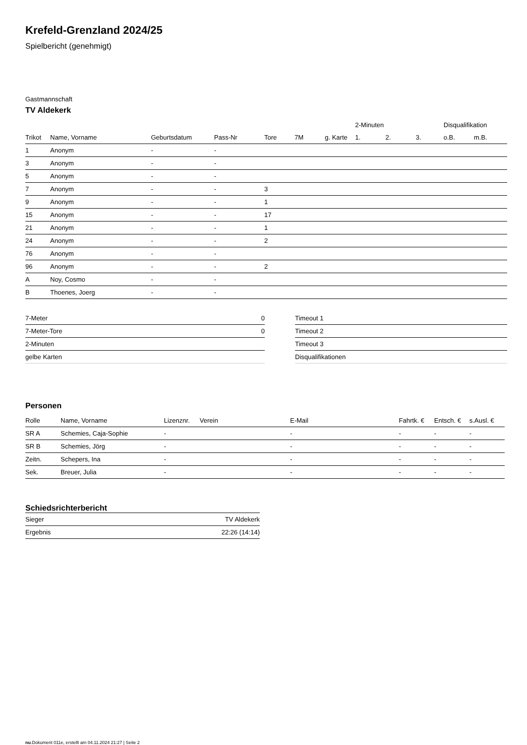Krefeld-Grenzland 2024/25
Spielbericht (genehmigt)
Gastmannschaft
TV Aldekerk
| | | | | | | | 2-Minuten | | | Disqualifikation | |
| --- | --- | --- | --- | --- | --- | --- | --- | --- | --- | --- | --- |
| Trikot | Name, Vorname | Geburtsdatum | Pass-Nr | Tore | 7M | g. Karte | 1. | 2. | 3. | o.B. | m.B. |
| 1 | Anonym | - | - | | | | | | | | |
| 3 | Anonym | - | - | | | | | | | | |
| 5 | Anonym | - | - | | | | | | | | |
| 7 | Anonym | - | - | 3 | | | | | | | |
| 9 | Anonym | - | - | 1 | | | | | | | |
| 15 | Anonym | - | - | 17 | | | | | | | |
| 21 | Anonym | - | - | 1 | | | | | | | |
| 24 | Anonym | - | - | 2 | | | | | | | |
| 76 | Anonym | - | - | | | | | | | | |
| 96 | Anonym | - | - | 2 | | | | | | | |
| A | Noy, Cosmo | - | - | | | | | | | | |
| B | Thoenes, Joerg | - | - | | | | | | | | |
| 7-Meter | 0 |
| 7-Meter-Tore | 0 |
| 2-Minuten | |
| gelbe Karten | |
| Timeout 1 |
| Timeout 2 |
| Timeout 3 |
| Disqualifikationen |
Personen
| Rolle | Name, Vorname | Lizenznr. | Verein | E-Mail | Fahrtk. € | Entsch. € | s.Ausl. € |
| --- | --- | --- | --- | --- | --- | --- | --- |
| SR A | Schemies, Caja-Sophie | - | | - | - | - | - |
| SR B | Schemies, Jörg | - | | - | - | - | - |
| Zeitn. | Schepers, Ina | - | | - | - | - | - |
| Sek. | Breuer, Julia | - | | - | - | - | - |
Schiedsrichterbericht
| Sieger | TV Aldekerk |
| Ergebnis | 22:26 (14:14) |
nu.Dokument 011e, erstellt am 04.11.2024 21:27 | Seite 2